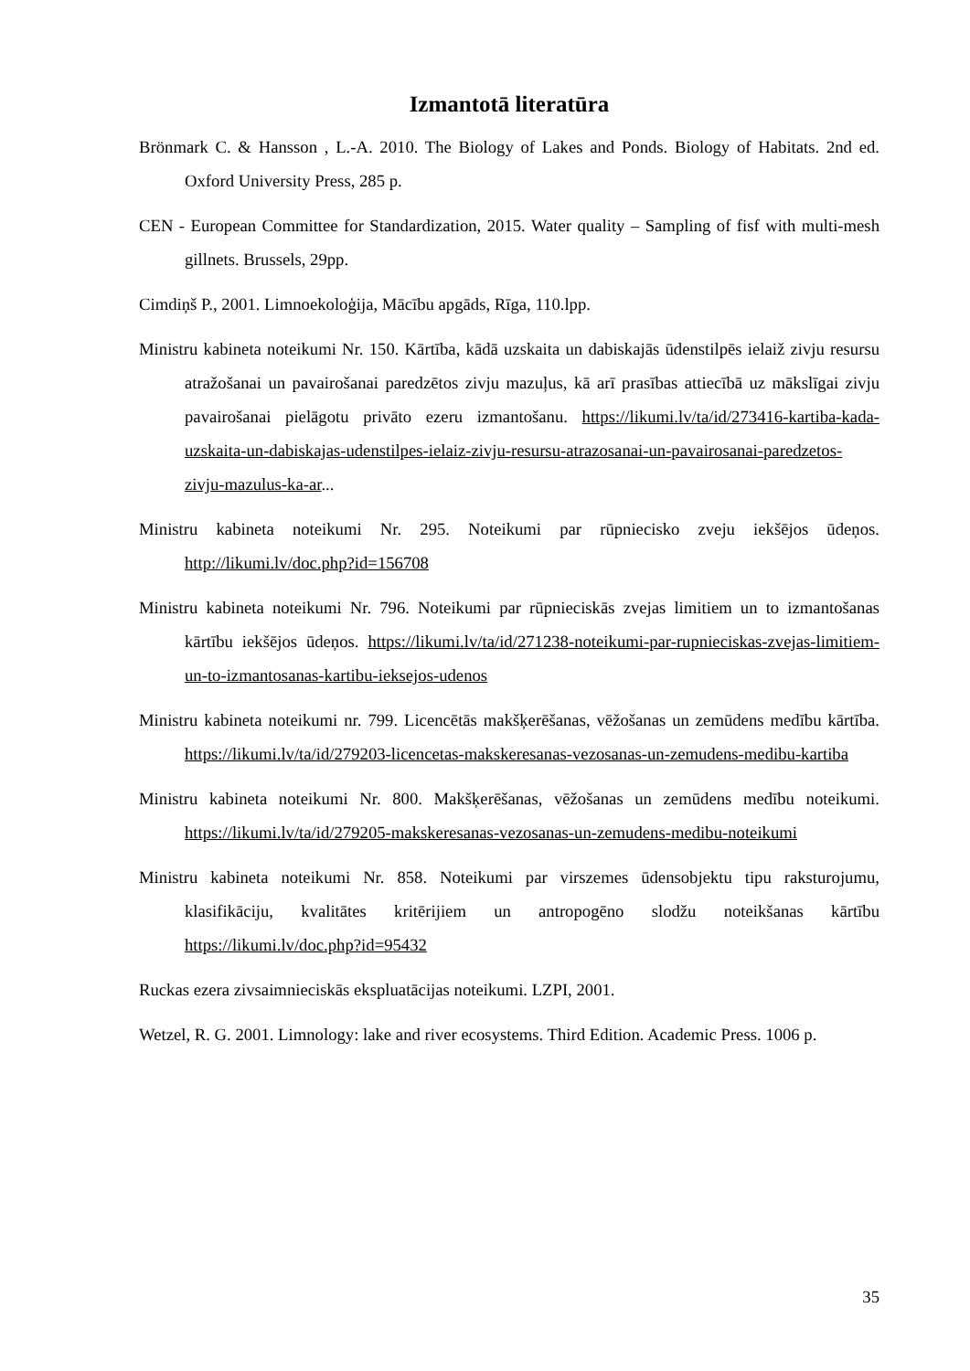Izmantotā literatūra
Brönmark C. & Hansson , L.-A. 2010. The Biology of Lakes and Ponds. Biology of Habitats. 2nd ed. Oxford University Press, 285 p.
CEN - European Committee for Standardization, 2015. Water quality – Sampling of fisf with multi-mesh gillnets. Brussels, 29pp.
Cimdiņš P., 2001. Limnoekoloģija, Mācību apgāds, Rīga, 110.lpp.
Ministru kabineta noteikumi Nr. 150. Kārtība, kādā uzskaita un dabiskajās ūdenstilpēs ielaiž zivju resursu atražošanai un pavairošanai paredzētos zivju mazuļus, kā arī prasības attiecībā uz mākslīgai zivju pavairošanai pielāgotu privāto ezeru izmantošanu. https://likumi.lv/ta/id/273416-kartiba-kada-uzskaita-un-dabiskajas-udenstilpes-ielaiz-zivju-resursu-atrazosanai-un-pavairosanai-paredzetos-zivju-mazulus-ka-ar...
Ministru kabineta noteikumi Nr. 295. Noteikumi par rūpniecisko zveju iekšējos ūdeņos. http://likumi.lv/doc.php?id=156708
Ministru kabineta noteikumi Nr. 796. Noteikumi par rūpnieciskās zvejas limitiem un to izmantošanas kārtību iekšējos ūdeņos. https://likumi.lv/ta/id/271238-noteikumi-par-rupnieciskas-zvejas-limitiem-un-to-izmantosanas-kartibu-ieksejos-udenos
Ministru kabineta noteikumi nr. 799. Licencētās makšķerēšanas, vēžošanas un zemūdens medību kārtība. https://likumi.lv/ta/id/279203-licencetas-makskeresanas-vezosanas-un-zemudens-medibu-kartiba
Ministru kabineta noteikumi Nr. 800. Makšķerēšanas, vēžošanas un zemūdens medību noteikumi. https://likumi.lv/ta/id/279205-makskeresanas-vezosanas-un-zemudens-medibu-noteikumi
Ministru kabineta noteikumi Nr. 858. Noteikumi par virszemes ūdensobjektu tipu raksturojumu, klasifikāciju, kvalitātes kritērijiem un antropogēno slodžu noteikšanas kārtību https://likumi.lv/doc.php?id=95432
Ruckas ezera zivsaimnieciskās ekspluatācijas noteikumi. LZPI, 2001.
Wetzel, R. G. 2001. Limnology: lake and river ecosystems. Third Edition. Academic Press. 1006 p.
35